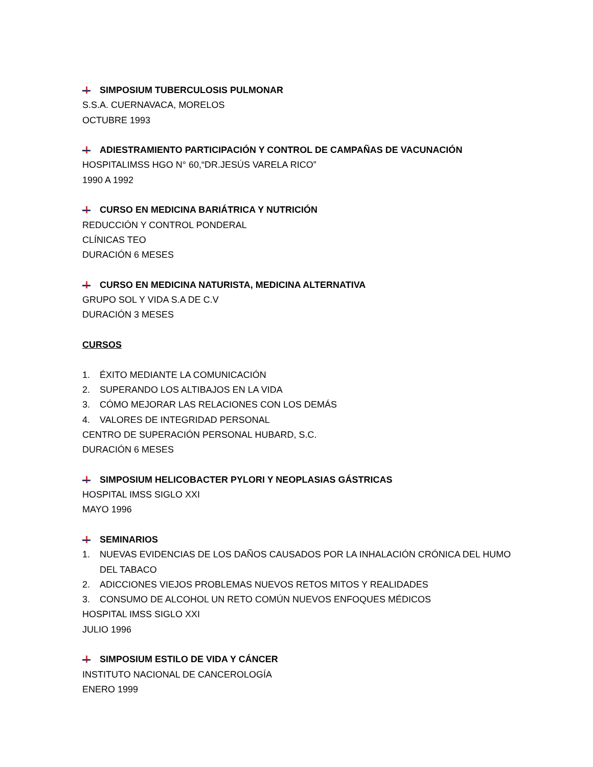SIMPOSIUM TUBERCULOSIS PULMONAR
S.S.A. CUERNAVACA, MORELOS
OCTUBRE 1993
ADIESTRAMIENTO PARTICIPACIÓN Y CONTROL DE CAMPAÑAS DE VACUNACIÓN
HOSPITALIMSS HGO N° 60,“DR.JESÚS VARELA RICO”
1990 A 1992
CURSO EN MEDICINA BARIÁTRICA Y NUTRICIÓN
REDUCCIÓN Y CONTROL PONDERAL
CLÍNICAS TEO
DURACIÓN 6 MESES
CURSO EN MEDICINA NATURISTA, MEDICINA ALTERNATIVA
GRUPO SOL Y VIDA S.A DE C.V
DURACIÓN 3 MESES
CURSOS
1. ÉXITO MEDIANTE LA COMUNICACIÓN
2. SUPERANDO LOS ALTIBAJOS EN LA VIDA
3. CÓMO MEJORAR LAS RELACIONES CON LOS DEMÁS
4. VALORES DE INTEGRIDAD PERSONAL
CENTRO DE SUPERACIÓN PERSONAL HUBARD, S.C.
DURACIÓN 6 MESES
SIMPOSIUM HELICOBACTER PYLORI Y NEOPLASIAS GÁSTRICAS
HOSPITAL IMSS SIGLO XXI
MAYO 1996
SEMINARIOS
1. NUEVAS EVIDENCIAS DE LOS DAÑOS CAUSADOS POR LA INHALACIÓN CRÓNICA DEL HUMO
DEL TABACO
2. ADICCIONES VIEJOS PROBLEMAS NUEVOS RETOS MITOS Y REALIDADES
3. CONSUMO DE ALCOHOL UN RETO COMÚN NUEVOS ENFOQUES MÉDICOS
HOSPITAL IMSS SIGLO XXI
JULIO 1996
SIMPOSIUM ESTILO DE VIDA Y CÁNCER
INSTITUTO NACIONAL DE CANCEROLOGÍA
ENERO 1999